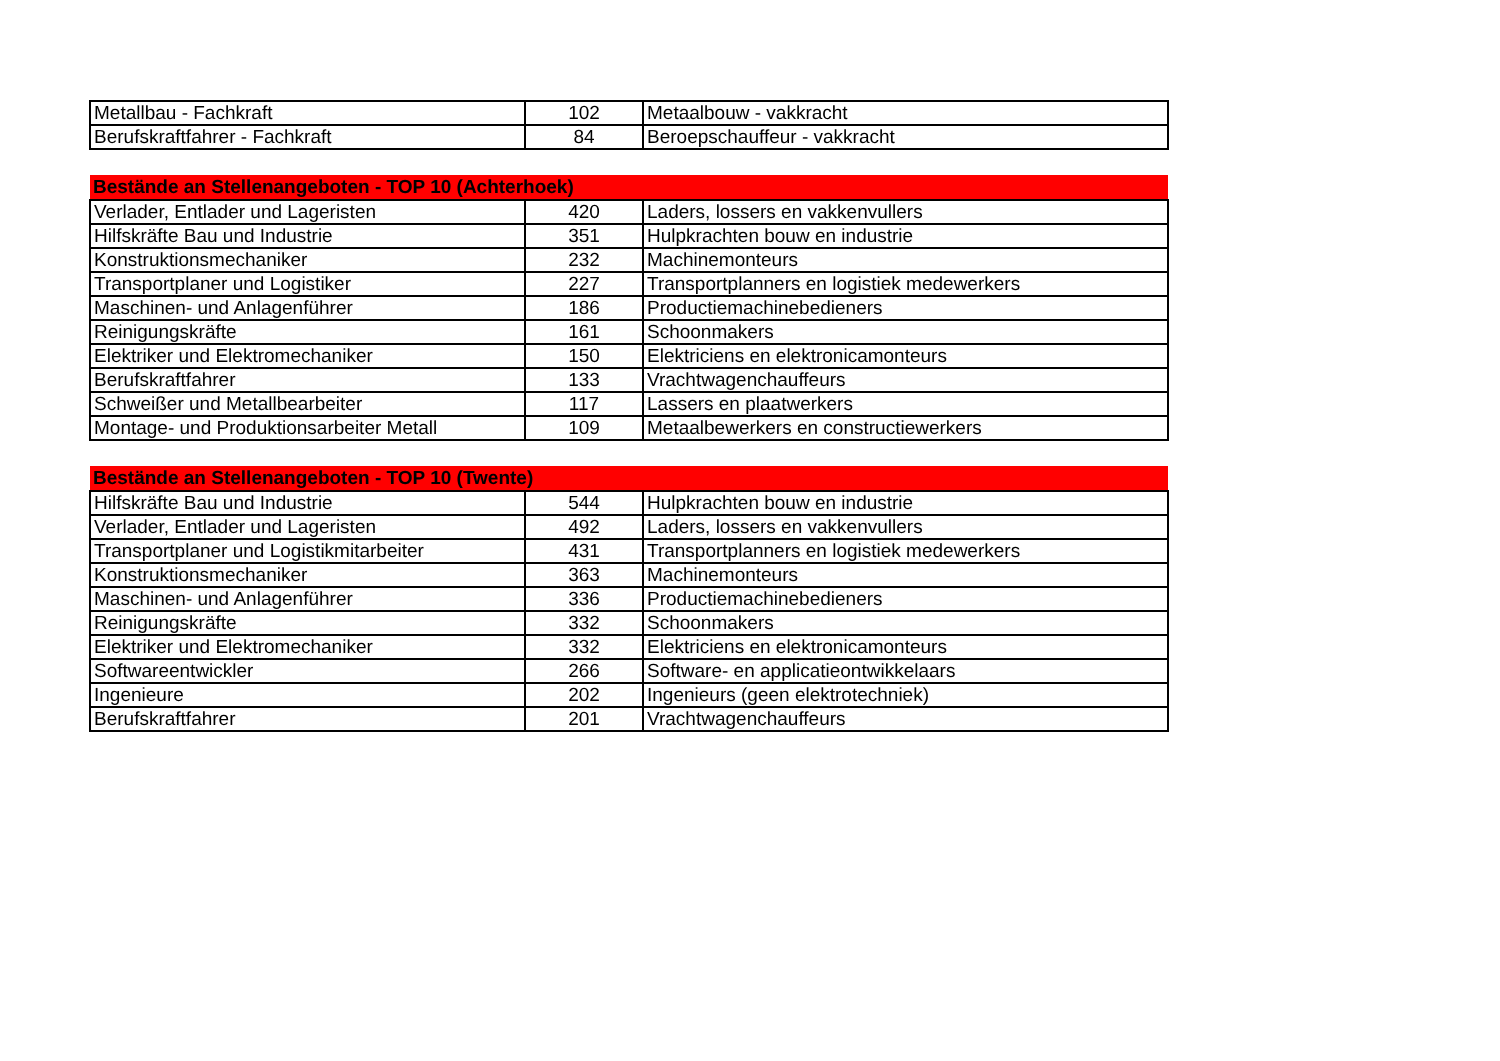| Metallbau - Fachkraft | 102 | Metaalbouw - vakkracht |
| Berufskraftfahrer - Fachkraft | 84 | Beroepschauffeur - vakkracht |
| Bestände an Stellenangeboten - TOP 10 (Achterhoek) | | |
| --- | --- | --- |
| Verlader, Entlader und Lageristen | 420 | Laders, lossers en vakkenvullers |
| Hilfskräfte Bau und Industrie | 351 | Hulpkrachten bouw en industrie |
| Konstruktionsmechaniker | 232 | Machinemonteurs |
| Transportplaner und Logistiker | 227 | Transportplanners en logistiek medewerkers |
| Maschinen- und Anlagenführer | 186 | Productiemachinebedieners |
| Reinigungskräfte | 161 | Schoonmakers |
| Elektriker und Elektromechaniker | 150 | Elektriciens en elektronicamonteurs |
| Berufskraftfahrer | 133 | Vrachtwagenchauffeurs |
| Schweißer und Metallbearbeiter | 117 | Lassers en plaatwerkers |
| Montage- und Produktionsarbeiter Metall | 109 | Metaalbewerkers en constructiewerkers |
| Bestände an Stellenangeboten - TOP 10 (Twente) | | |
| --- | --- | --- |
| Hilfskräfte Bau und Industrie | 544 | Hulpkrachten bouw en industrie |
| Verlader, Entlader und Lageristen | 492 | Laders, lossers en vakkenvullers |
| Transportplaner und Logistikmitarbeiter | 431 | Transportplanners en logistiek medewerkers |
| Konstruktionsmechaniker | 363 | Machinemonteurs |
| Maschinen- und Anlagenführer | 336 | Productiemachinebedieners |
| Reinigungskräfte | 332 | Schoonmakers |
| Elektriker und Elektromechaniker | 332 | Elektriciens en elektronicamonteurs |
| Softwareentwickler | 266 | Software- en applicatieontwikkelaars |
| Ingenieure | 202 | Ingenieurs (geen elektrotechniek) |
| Berufskraftfahrer | 201 | Vrachtwagenchauffeurs |